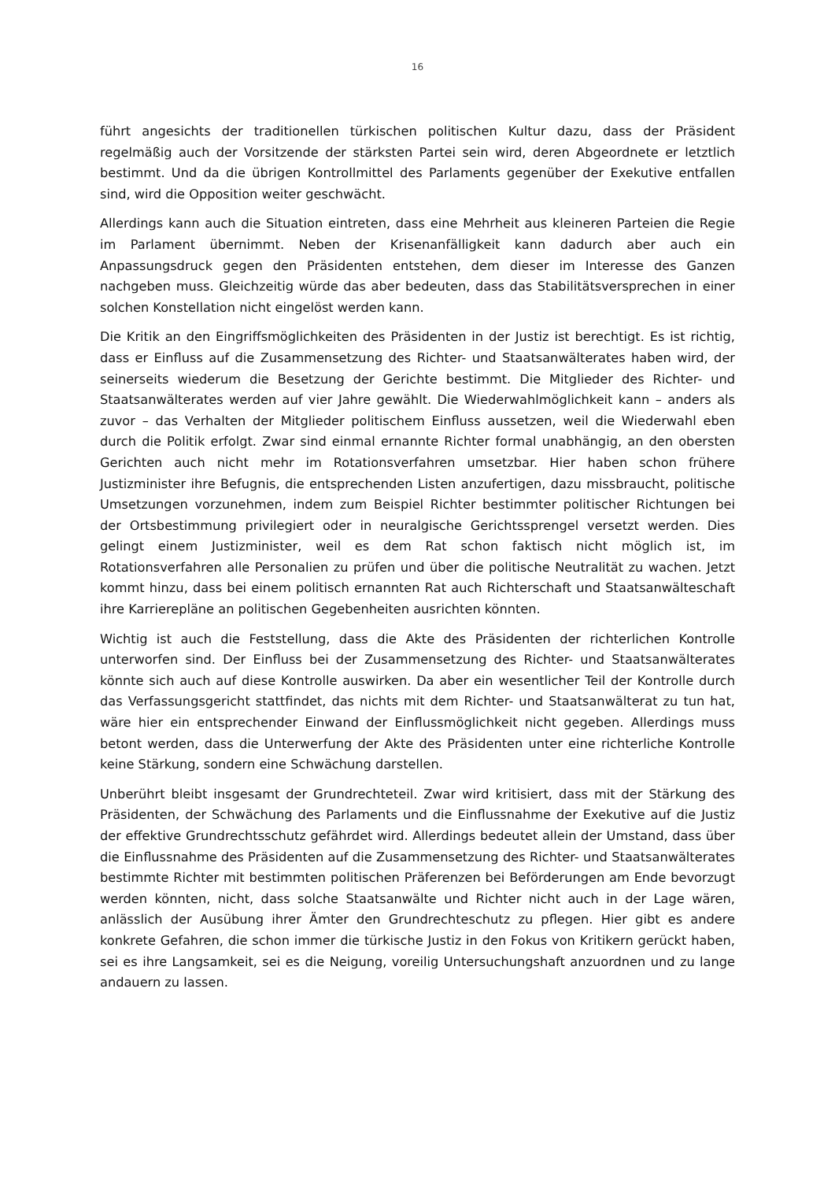16
führt angesichts der traditionellen türkischen politischen Kultur dazu, dass der Präsident regelmäßig auch der Vorsitzende der stärksten Partei sein wird, deren Abgeordnete er letztlich bestimmt. Und da die übrigen Kontrollmittel des Parlaments gegenüber der Exekutive entfallen sind, wird die Opposition weiter geschwächt.
Allerdings kann auch die Situation eintreten, dass eine Mehrheit aus kleineren Parteien die Regie im Parlament übernimmt. Neben der Krisenanfälligkeit kann dadurch aber auch ein Anpassungsdruck gegen den Präsidenten entstehen, dem dieser im Interesse des Ganzen nachgeben muss. Gleichzeitig würde das aber bedeuten, dass das Stabilitätsversprechen in einer solchen Konstellation nicht eingelöst werden kann.
Die Kritik an den Eingriffsmöglichkeiten des Präsidenten in der Justiz ist berechtigt. Es ist richtig, dass er Einfluss auf die Zusammensetzung des Richter- und Staatsanwälterates haben wird, der seinerseits wiederum die Besetzung der Gerichte bestimmt. Die Mitglieder des Richter- und Staatsanwälterates werden auf vier Jahre gewählt. Die Wiederwahlmöglichkeit kann – anders als zuvor – das Verhalten der Mitglieder politischem Einfluss aussetzen, weil die Wiederwahl eben durch die Politik erfolgt. Zwar sind einmal ernannte Richter formal unabhängig, an den obersten Gerichten auch nicht mehr im Rotationsverfahren umsetzbar. Hier haben schon frühere Justizminister ihre Befugnis, die entsprechenden Listen anzufertigen, dazu missbraucht, politische Umsetzungen vorzunehmen, indem zum Beispiel Richter bestimmter politischer Richtungen bei der Ortsbestimmung privilegiert oder in neuralgische Gerichtssprengel versetzt werden. Dies gelingt einem Justizminister, weil es dem Rat schon faktisch nicht möglich ist, im Rotationsverfahren alle Personalien zu prüfen und über die politische Neutralität zu wachen. Jetzt kommt hinzu, dass bei einem politisch ernannten Rat auch Richterschaft und Staatsanwälteschaft ihre Karrierepläne an politischen Gegebenheiten ausrichten könnten.
Wichtig ist auch die Feststellung, dass die Akte des Präsidenten der richterlichen Kontrolle unterworfen sind. Der Einfluss bei der Zusammensetzung des Richter- und Staatsanwälterates könnte sich auch auf diese Kontrolle auswirken. Da aber ein wesentlicher Teil der Kontrolle durch das Verfassungsgericht stattfindet, das nichts mit dem Richter- und Staatsanwälterat zu tun hat, wäre hier ein entsprechender Einwand der Einflussmöglichkeit nicht gegeben. Allerdings muss betont werden, dass die Unterwerfung der Akte des Präsidenten unter eine richterliche Kontrolle keine Stärkung, sondern eine Schwächung darstellen.
Unberührt bleibt insgesamt der Grundrechteteil. Zwar wird kritisiert, dass mit der Stärkung des Präsidenten, der Schwächung des Parlaments und die Einflussnahme der Exekutive auf die Justiz der effektive Grundrechtsschutz gefährdet wird. Allerdings bedeutet allein der Umstand, dass über die Einflussnahme des Präsidenten auf die Zusammensetzung des Richter- und Staatsanwälterates bestimmte Richter mit bestimmten politischen Präferenzen bei Beförderungen am Ende bevorzugt werden könnten, nicht, dass solche Staatsanwälte und Richter nicht auch in der Lage wären, anlässlich der Ausübung ihrer Ämter den Grundrechteschutz zu pflegen. Hier gibt es andere konkrete Gefahren, die schon immer die türkische Justiz in den Fokus von Kritikern gerückt haben, sei es ihre Langsamkeit, sei es die Neigung, voreilig Untersuchungshaft anzuordnen und zu lange andauern zu lassen.